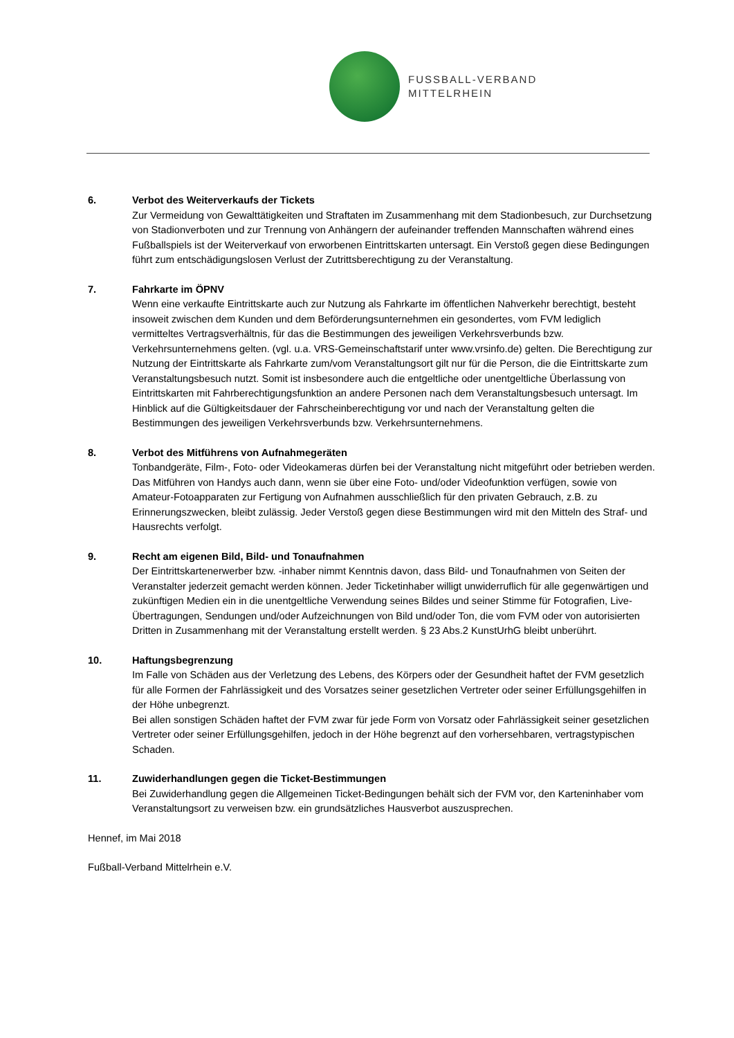FUSSBALL-VERBAND
MITTELRHEIN
6. Verbot des Weiterverkaufs der Tickets
Zur Vermeidung von Gewalttätigkeiten und Straftaten im Zusammenhang mit dem Stadionbesuch, zur Durchsetzung von Stadionverboten und zur Trennung von Anhängern der aufeinander treffenden Mannschaften während eines Fußballspiels ist der Weiterverkauf von erworbenen Eintrittskarten untersagt. Ein Verstoß gegen diese Bedingungen führt zum entschädigungslosen Verlust der Zutrittsberechtigung zu der Veranstaltung.
7. Fahrkarte im ÖPNV
Wenn eine verkaufte Eintrittskarte auch zur Nutzung als Fahrkarte im öffentlichen Nahverkehr berechtigt, besteht insoweit zwischen dem Kunden und dem Beförderungsunternehmen ein gesondertes, vom FVM lediglich vermitteltes Vertragsverhältnis, für das die Bestimmungen des jeweiligen Verkehrsverbunds bzw. Verkehrsunternehmens gelten. (vgl. u.a. VRS-Gemeinschaftstarif unter www.vrsinfo.de) gelten. Die Berechtigung zur Nutzung der Eintrittskarte als Fahrkarte zum/vom Veranstaltungsort gilt nur für die Person, die die Eintrittskarte zum Veranstaltungsbesuch nutzt. Somit ist insbesondere auch die entgeltliche oder unentgeltliche Überlassung von Eintrittskarten mit Fahrberechtigungsfunktion an andere Personen nach dem Veranstaltungsbesuch untersagt. Im Hinblick auf die Gültigkeitsdauer der Fahrscheinberechtigung vor und nach der Veranstaltung gelten die Bestimmungen des jeweiligen Verkehrsverbunds bzw. Verkehrsunternehmens.
8. Verbot des Mitführens von Aufnahmegeräten
Tonbandgeräte, Film-, Foto- oder Videokameras dürfen bei der Veranstaltung nicht mitgeführt oder betrieben werden. Das Mitführen von Handys auch dann, wenn sie über eine Foto- und/oder Videofunktion verfügen, sowie von Amateur-Fotoapparaten zur Fertigung von Aufnahmen ausschließlich für den privaten Gebrauch, z.B. zu Erinnerungszwecken, bleibt zulässig. Jeder Verstoß gegen diese Bestimmungen wird mit den Mitteln des Straf- und Hausrechts verfolgt.
9. Recht am eigenen Bild, Bild- und Tonaufnahmen
Der Eintrittskartenerwerber bzw. -inhaber nimmt Kenntnis davon, dass Bild- und Tonaufnahmen von Seiten der Veranstalter jederzeit gemacht werden können. Jeder Ticketinhaber willigt unwiderruflich für alle gegenwärtigen und zukünftigen Medien ein in die unentgeltliche Verwendung seines Bildes und seiner Stimme für Fotografien, Live-Übertragungen, Sendungen und/oder Aufzeichnungen von Bild und/oder Ton, die vom FVM oder von autorisierten Dritten in Zusammenhang mit der Veranstaltung erstellt werden. § 23 Abs.2 KunstUrhG bleibt unberührt.
10. Haftungsbegrenzung
Im Falle von Schäden aus der Verletzung des Lebens, des Körpers oder der Gesundheit haftet der FVM gesetzlich für alle Formen der Fahrlässigkeit und des Vorsatzes seiner gesetzlichen Vertreter oder seiner Erfüllungsgehilfen in der Höhe unbegrenzt.
Bei allen sonstigen Schäden haftet der FVM zwar für jede Form von Vorsatz oder Fahrlässigkeit seiner gesetzlichen Vertreter oder seiner Erfüllungsgehilfen, jedoch in der Höhe begrenzt auf den vorhersehbaren, vertragstypischen Schaden.
11. Zuwiderhandlungen gegen die Ticket-Bestimmungen
Bei Zuwiderhandlung gegen die Allgemeinen Ticket-Bedingungen behält sich der FVM vor, den Karteninhaber vom Veranstaltungsort zu verweisen bzw. ein grundsätzliches Hausverbot auszusprechen.
Hennef, im Mai 2018
Fußball-Verband Mittelrhein e.V.